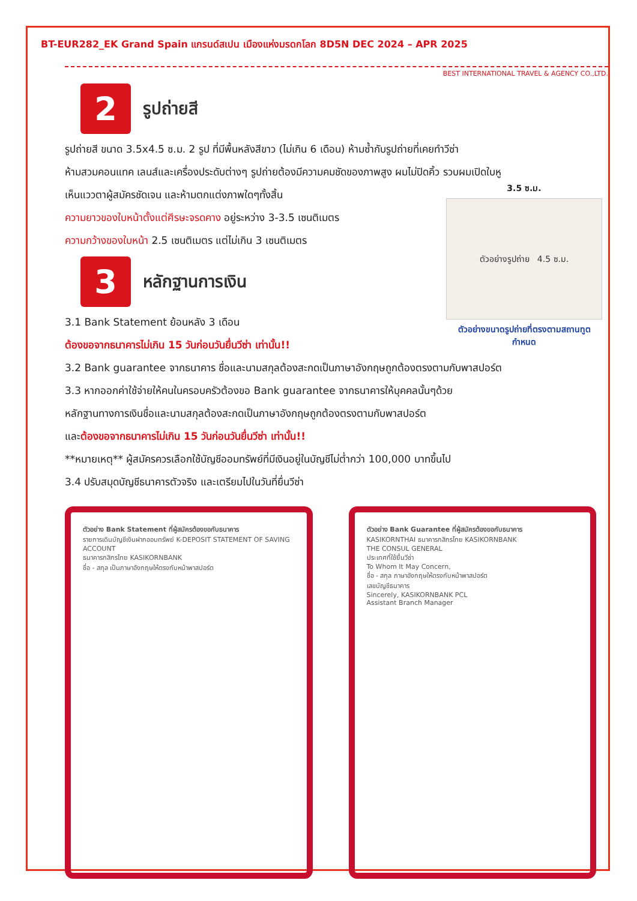BT-EUR282_EK Grand Spain แกรนด์สเปน เมืองแห่งมรดกโลก 8D5N DEC 2024 – APR 2025
BEST INTERNATIONAL TRAVEL & AGENCY CO.,LTD.
2
รูปถ่ายสี
รูปถ่ายสี ขนาด 3.5x4.5 ซ.ม. 2 รูป ที่มีพื้นหลังสีขาว (ไม่เกิน 6 เดือน) ห้ามซ้ำกับรูปถ่ายที่เคยทำวีซ่า
ห้ามสวมคอนแทค เลนส์และเครื่องประดับต่างๆ รูปถ่ายต้องมีความคมชัดของภาพสูง ผมไม่ปิดคิ้ว รวบผมเปิดใบหู
3.5 ซ.ม.
ตัวอย่างรูปถ่าย 4.5 ซ.ม.
ตัวอย่างขนาดรูปถ่ายที่ตรงตามสถานทูตกำหนด
เห็นแววตาผู้สมัครชัดเจน และห้ามตกแต่งภาพใดๆทั้งสิ้น
ความยาวของใบหน้าตั้งแต่ศีรษะจรดคาง อยู่ระหว่าง 3-3.5 เซนติเมตร
ความกว้างของใบหน้า 2.5 เซนติเมตร แต่ไม่เกิน 3 เซนติเมตร
3
หลักฐานการเงิน
3.1 Bank Statement ย้อนหลัง 3 เดือน
ต้องขอจากธนาคารไม่เกิน 15 วันก่อนวันยื่นวีซ่า เท่านั้น!!
3.2 Bank guarantee จากธนาคาร ชื่อและนามสกุลต้องสะกดเป็นภาษาอังกฤษถูกต้องตรงตามกับพาสปอร์ต
3.3 หากออกค่าใช้จ่ายให้คนในครอบครัวต้องขอ Bank guarantee จากธนาคารให้บุคคลนั้นๆด้วย
หลักฐานทางการเงินชื่อและนามสกุลต้องสะกดเป็นภาษาอังกฤษถูกต้องตรงตามกับพาสปอร์ต
และต้องขอจากธนาคารไม่เกิน 15 วันก่อนวันยื่นวีซ่า เท่านั้น!!
**หมายเหตุ** ผู้สมัครควรเลือกใช้บัญชีออมทรัพย์ที่มีเงินอยู่ในบัญชีไม่ต่ำกว่า 100,000 บาทขึ้นไป
3.4 ปรับสมุดบัญชีธนาคารตัวจริง และเตรียมไปในวันที่ยื่นวีซ่า
ตัวอย่าง Bank Statement ที่ผู้สมัครต้องขอกับธนาคาร
รายการเดินบัญชีเงินฝากออมทรัพย์ K-DEPOSIT STATEMENT OF SAVING ACCOUNT
ธนาคารกสิกรไทย KASIKORNBANK
ชื่อ - สกุล เป็นภาษาอังกฤษให้ตรงกับหน้าพาสปอร์ต
ตัวอย่าง Bank Guarantee ที่ผู้สมัครต้องขอกับธนาคาร
KASIKORNTHAI ธนาคารกสิกรไทย KASIKORNBANK
THE CONSUL GENERAL
ประเทศที่ใช้ยื่นวีซ่า
To Whom It May Concern,
ชื่อ - สกุล ภาษาอังกฤษให้ตรงกับหน้าพาสปอร์ต
เลขบัญชีธนาคาร
Sincerely, KASIKORNBANK PCL
Assistant Branch Manager